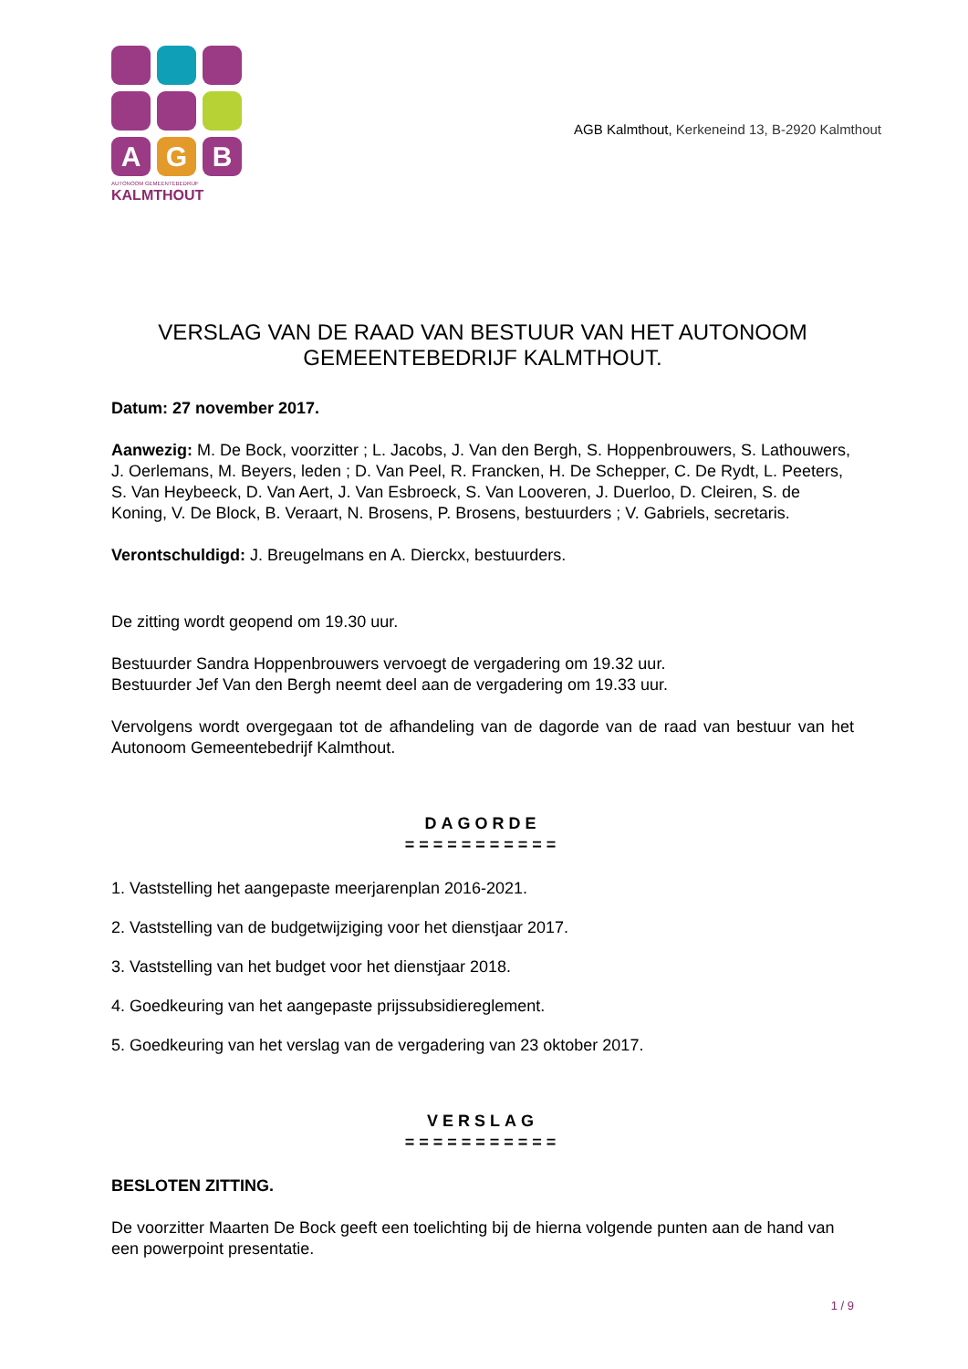A
G
B
AUTONOOM GEMEENTEBEDRIJF
KALMTHOUT
AGB Kalmthout, Kerkeneind 13, B-2920 Kalmthout
VERSLAG VAN DE RAAD VAN BESTUUR VAN HET AUTONOOM GEMEENTEBEDRIJF KALMTHOUT.
Datum: 27 november 2017.
Aanwezig: M. De Bock, voorzitter ; L. Jacobs, J. Van den Bergh, S. Hoppenbrouwers, S. Lathouwers, J. Oerlemans, M. Beyers, leden ; D. Van Peel, R. Francken, H. De Schepper, C. De Rydt, L. Peeters, S. Van Heybeeck, D. Van Aert, J. Van Esbroeck, S. Van Looveren, J. Duerloo, D. Cleiren, S. de Koning, V. De Block, B. Veraart, N. Brosens, P. Brosens, bestuurders ; V. Gabriels, secretaris.
Verontschuldigd: J. Breugelmans en A. Dierckx, bestuurders.
De zitting wordt geopend om 19.30 uur.
Bestuurder Sandra Hoppenbrouwers vervoegt de vergadering om 19.32 uur.
Bestuurder Jef Van den Bergh neemt deel aan de vergadering om 19.33 uur.
Vervolgens wordt overgegaan tot de afhandeling van de dagorde van de raad van bestuur van het Autonoom Gemeentebedrijf Kalmthout.
DAGORDE
===========
1. Vaststelling het aangepaste meerjarenplan 2016-2021.
2. Vaststelling van de budgetwijziging voor het dienstjaar 2017.
3. Vaststelling van het budget voor het dienstjaar 2018.
4. Goedkeuring van het aangepaste prijssubsidiereglement.
5. Goedkeuring van het verslag van de vergadering van 23 oktober 2017.
VERSLAG
===========
BESLOTEN ZITTING.
De voorzitter Maarten De Bock geeft een toelichting bij de hierna volgende punten aan de hand van een powerpoint presentatie.
1 / 9